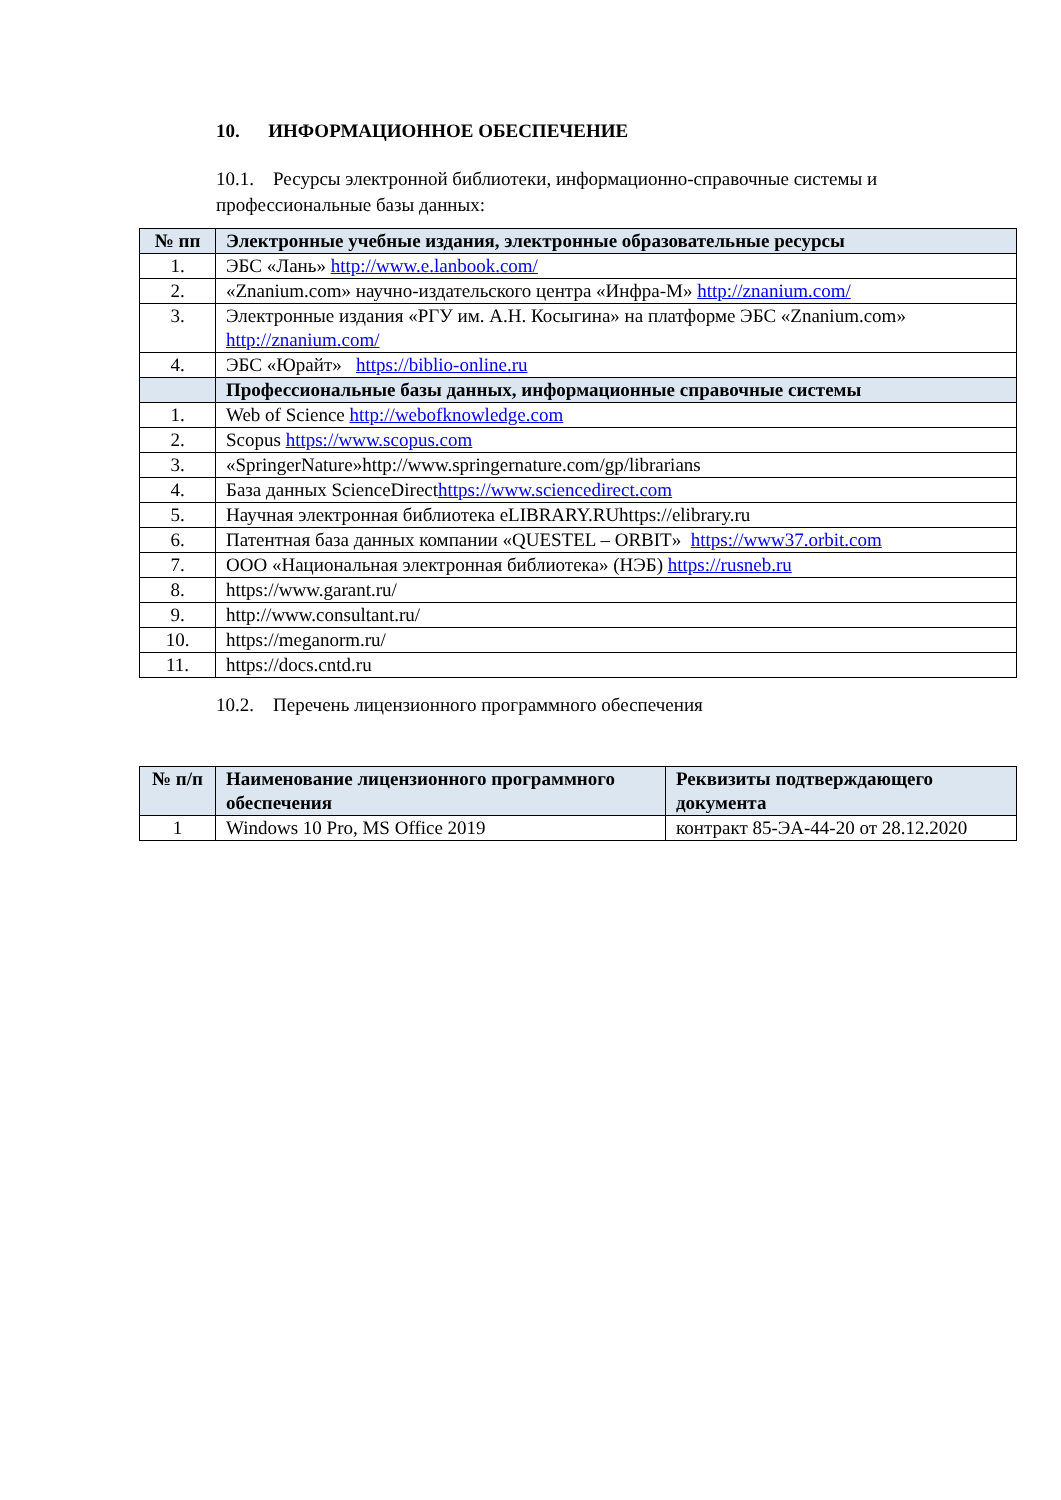10. ИНФОРМАЦИОННОЕ ОБЕСПЕЧЕНИЕ
10.1. Ресурсы электронной библиотеки, информационно-справочные системы и профессиональные базы данных:
| № пп | Электронные учебные издания, электронные образовательные ресурсы |
| --- | --- |
| 1. | ЭБС «Лань» http://www.e.lanbook.com/ |
| 2. | «Znanium.com» научно-издательского центра «Инфра-М» http://znanium.com/ |
| 3. | Электронные издания «РГУ им. А.Н. Косыгина» на платформе ЭБС «Znanium.com» http://znanium.com/ |
| 4. | ЭБС «Юрайт» https://biblio-online.ru |
| | Профессиональные базы данных, информационные справочные системы |
| 1. | Web of Science http://webofknowledge.com |
| 2. | Scopus https://www.scopus.com |
| 3. | «SpringerNature»http://www.springernature.com/gp/librarians |
| 4. | База данных ScienceDirect https://www.sciencedirect.com |
| 5. | Научная электронная библиотека eLIBRARY.RUhttps://elibrary.ru |
| 6. | Патентная база данных компании «QUESTEL – ORBIT» https://www37.orbit.com |
| 7. | ООО «Национальная электронная библиотека» (НЭБ) https://rusneb.ru |
| 8. | https://www.garant.ru/ |
| 9. | http://www.consultant.ru/ |
| 10. | https://meganorm.ru/ |
| 11. | https://docs.cntd.ru |
10.2. Перечень лицензионного программного обеспечения
| № п/п | Наименование лицензионного программного обеспечения | Реквизиты подтверждающего документа |
| --- | --- | --- |
| 1 | Windows 10 Pro, MS Office 2019 | контракт 85-ЭА-44-20 от 28.12.2020 |